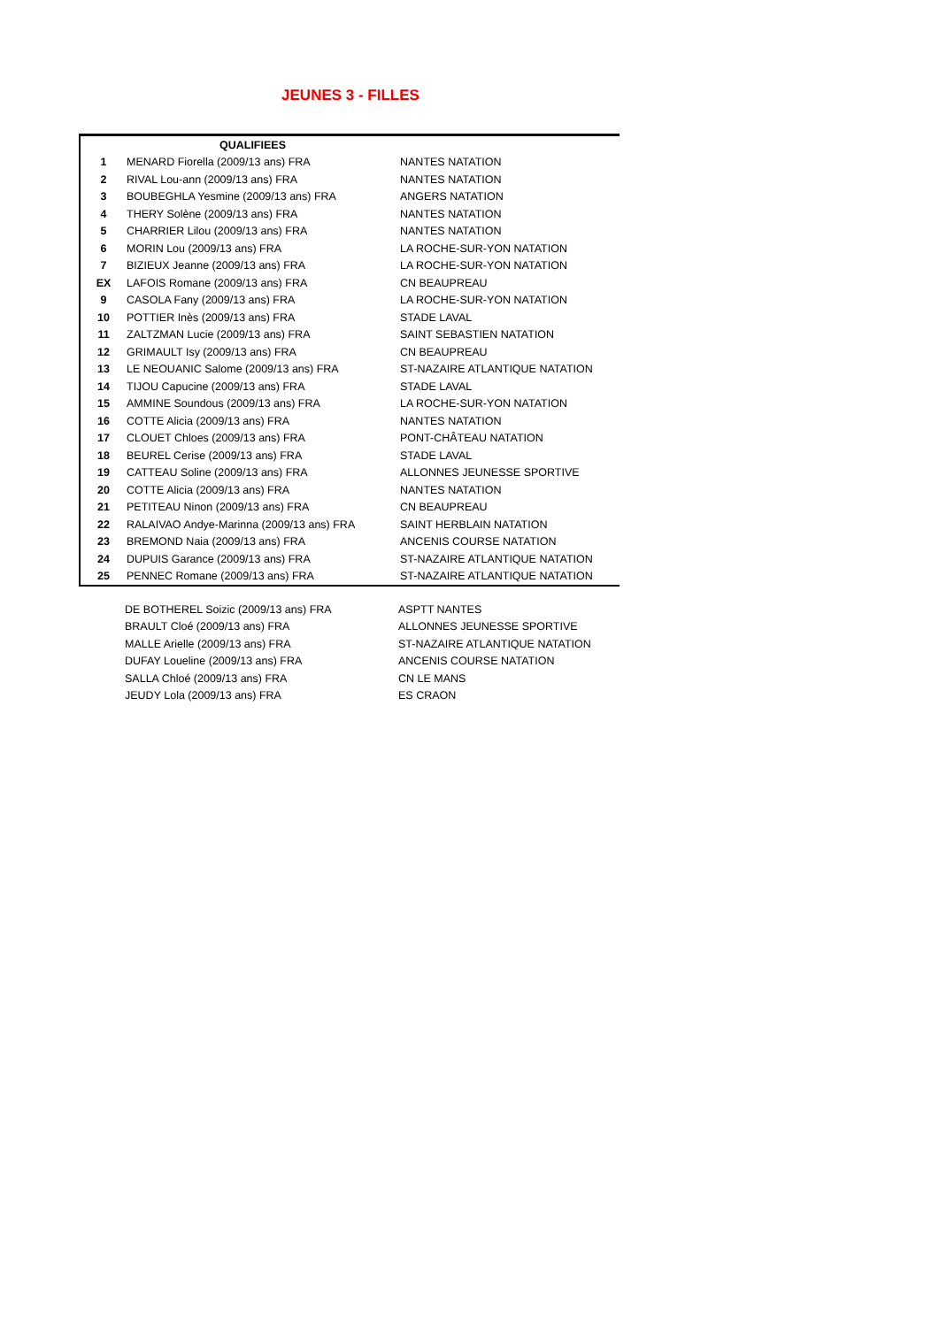JEUNES 3 - FILLES
| QUALIFIEES | | |
| --- | --- | --- |
| 1 | MENARD Fiorella (2009/13 ans) FRA | NANTES NATATION |
| 2 | RIVAL Lou-ann (2009/13 ans) FRA | NANTES NATATION |
| 3 | BOUBEGHLA Yesmine (2009/13 ans) FRA | ANGERS NATATION |
| 4 | THERY Solène (2009/13 ans) FRA | NANTES NATATION |
| 5 | CHARRIER Lilou (2009/13 ans) FRA | NANTES NATATION |
| 6 | MORIN Lou (2009/13 ans) FRA | LA ROCHE-SUR-YON NATATION |
| 7 | BIZIEUX Jeanne (2009/13 ans) FRA | LA ROCHE-SUR-YON NATATION |
| EX | LAFOIS Romane (2009/13 ans) FRA | CN BEAUPREAU |
| 9 | CASOLA Fany (2009/13 ans) FRA | LA ROCHE-SUR-YON NATATION |
| 10 | POTTIER Inès (2009/13 ans) FRA | STADE LAVAL |
| 11 | ZALTZMAN Lucie (2009/13 ans) FRA | SAINT SEBASTIEN NATATION |
| 12 | GRIMAULT Isy (2009/13 ans) FRA | CN BEAUPREAU |
| 13 | LE NEOUANIC Salome (2009/13 ans) FRA | ST-NAZAIRE ATLANTIQUE NATATION |
| 14 | TIJOU Capucine (2009/13 ans) FRA | STADE LAVAL |
| 15 | AMMINE Soundous (2009/13 ans) FRA | LA ROCHE-SUR-YON NATATION |
| 16 | COTTE Alicia (2009/13 ans) FRA | NANTES NATATION |
| 17 | CLOUET Chloes (2009/13 ans) FRA | PONT-CHÂTEAU NATATION |
| 18 | BEUREL Cerise (2009/13 ans) FRA | STADE LAVAL |
| 19 | CATTEAU Soline (2009/13 ans) FRA | ALLONNES JEUNESSE SPORTIVE |
| 20 | COTTE Alicia (2009/13 ans) FRA | NANTES NATATION |
| 21 | PETITEAU Ninon (2009/13 ans) FRA | CN BEAUPREAU |
| 22 | RALAIVAO Andye-Marinna (2009/13 ans) FRA | SAINT HERBLAIN NATATION |
| 23 | BREMOND Naia (2009/13 ans) FRA | ANCENIS COURSE NATATION |
| 24 | DUPUIS Garance (2009/13 ans) FRA | ST-NAZAIRE ATLANTIQUE NATATION |
| 25 | PENNEC Romane (2009/13 ans) FRA | ST-NAZAIRE ATLANTIQUE NATATION |
| | DE BOTHEREL Soizic (2009/13 ans) FRA | ASPTT NANTES |
| | BRAULT Cloé (2009/13 ans) FRA | ALLONNES JEUNESSE SPORTIVE |
| | MALLE Arielle (2009/13 ans) FRA | ST-NAZAIRE ATLANTIQUE NATATION |
| | DUFAY Loueline (2009/13 ans) FRA | ANCENIS COURSE NATATION |
| | SALLA Chloé (2009/13 ans) FRA | CN LE MANS |
| | JEUDY Lola (2009/13 ans) FRA | ES CRAON |